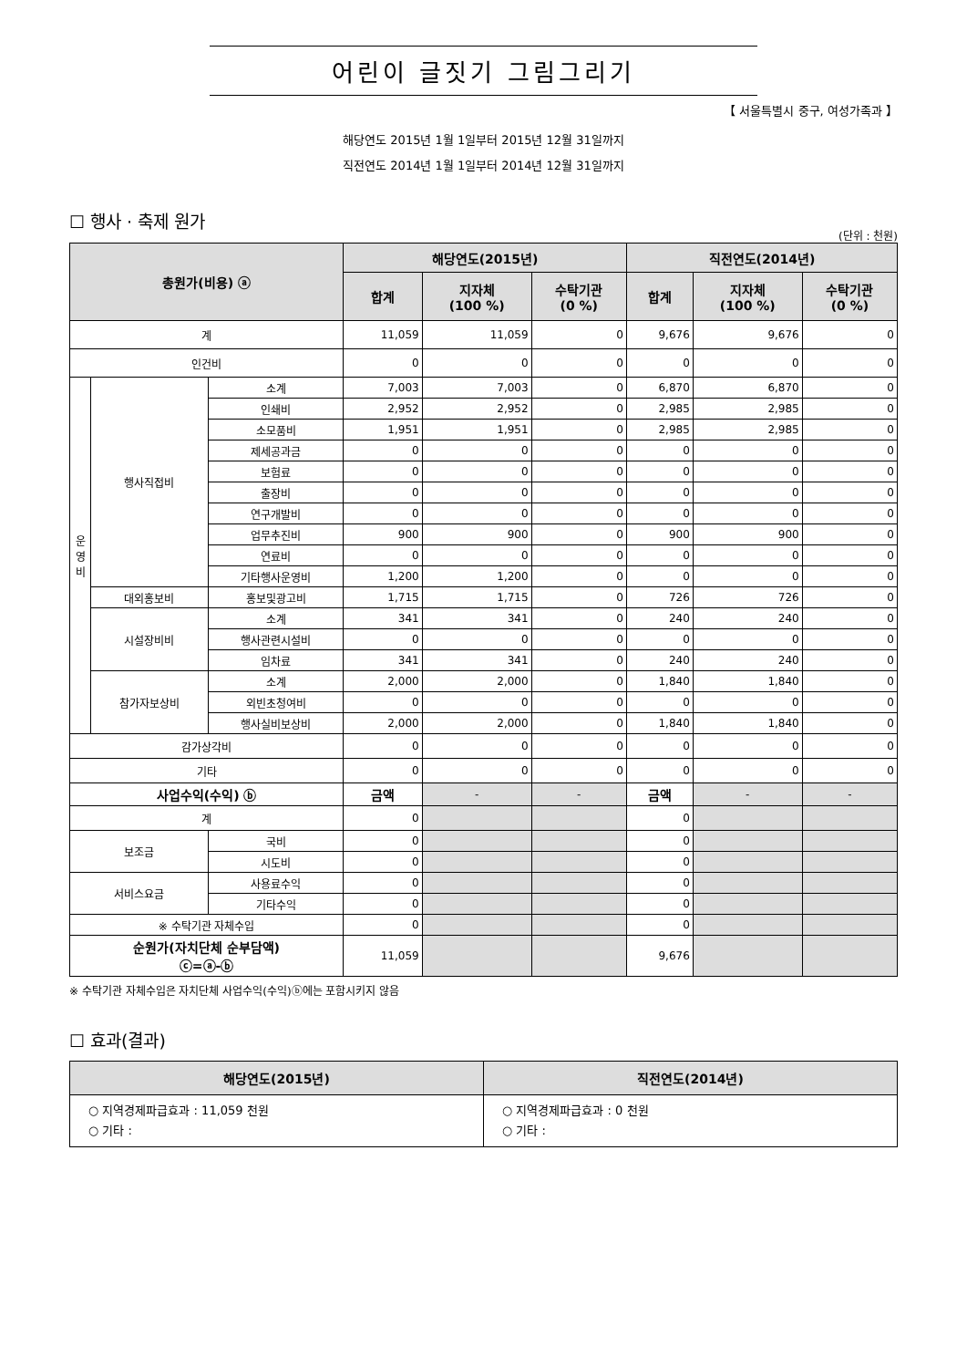어린이 글짓기 그림그리기
【 서울특별시 중구, 여성가족과 】
해당연도 2015년 1월 1일부터 2015년 12월 31일까지
직전연도 2014년 1월 1일부터 2014년 12월 31일까지
☐ 행사 · 축제 원가
(단위 : 천원)
| 총원가(비용) ⓐ | | | 해당연도(2015년) | | | 직전연도(2014년) | | |
| --- | --- | --- | --- | --- | --- | --- | --- | --- |
| | | | 합계 | 지자체 (100 %) | 수탁기관 (0 %) | 합계 | 지자체 (100 %) | 수탁기관 (0 %) |
| 계 | | | 11,059 | 11,059 | 0 | 9,676 | 9,676 | 0 |
| 인건비 | | | 0 | 0 | 0 | 0 | 0 | 0 |
| 운 영 비 | 행사직접비 | 소계 | 7,003 | 7,003 | 0 | 6,870 | 6,870 | 0 |
| | | 인쇄비 | 2,952 | 2,952 | 0 | 2,985 | 2,985 | 0 |
| | | 소모품비 | 1,951 | 1,951 | 0 | 2,985 | 2,985 | 0 |
| | | 제세공과금 | 0 | 0 | 0 | 0 | 0 | 0 |
| | | 보험료 | 0 | 0 | 0 | 0 | 0 | 0 |
| | | 출장비 | 0 | 0 | 0 | 0 | 0 | 0 |
| | | 연구개발비 | 0 | 0 | 0 | 0 | 0 | 0 |
| | | 업무추진비 | 900 | 900 | 0 | 900 | 900 | 0 |
| | | 연료비 | 0 | 0 | 0 | 0 | 0 | 0 |
| | | 기타행사운영비 | 1,200 | 1,200 | 0 | 0 | 0 | 0 |
| | 대외홍보비 | 홍보및광고비 | 1,715 | 1,715 | 0 | 726 | 726 | 0 |
| | 시설장비비 | 소계 | 341 | 341 | 0 | 240 | 240 | 0 |
| | | 행사관련시설비 | 0 | 0 | 0 | 0 | 0 | 0 |
| | | 임차료 | 341 | 341 | 0 | 240 | 240 | 0 |
| | 참가자보상비 | 소계 | 2,000 | 2,000 | 0 | 1,840 | 1,840 | 0 |
| | | 외빈초청여비 | 0 | 0 | 0 | 0 | 0 | 0 |
| | | 행사실비보상비 | 2,000 | 2,000 | 0 | 1,840 | 1,840 | 0 |
| 감가상각비 | | | 0 | 0 | 0 | 0 | 0 | 0 |
| 기타 | | | 0 | 0 | 0 | 0 | 0 | 0 |
| 사업수익(수익) ⓑ | | | 금액 | - | - | 금액 | - | - |
| 계 | | | 0 | | | 0 | | |
| 보조금 | | 국비 | 0 | | | 0 | | |
| | | 시도비 | 0 | | | 0 | | |
| 서비스요금 | | 사용료수익 | 0 | | | 0 | | |
| | | 기타수익 | 0 | | | 0 | | |
| ※ 수탁기관 자체수입 | | | 0 | | | 0 | | |
| 순원가(자치단체 순부담액) ⓒ=ⓐ-ⓑ | | | 11,059 | | | 9,676 | | |
※ 수탁기관 자체수입은 자치단체 사업수익(수익)ⓑ에는 포함시키지 않음
☐ 효과(결과)
| 해당연도(2015년) | 직전연도(2014년) |
| --- | --- |
| ○ 지역경제파급효과 : 11,059 천원 ○ 기타 : | ○ 지역경제파급효과 : 0 천원 ○ 기타 : |